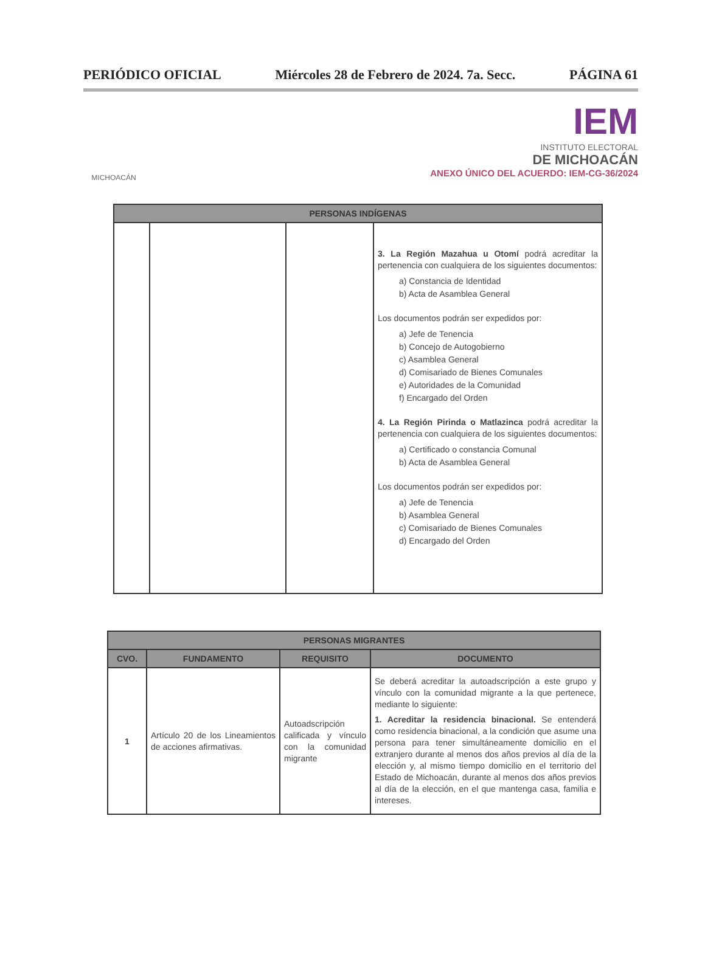PERIÓDICO OFICIAL Miércoles 28 de Febrero de 2024. 7a. Secc. PÁGINA 61
MICHOACÁN
IEM
INSTITUTO ELECTORAL
DE MICHOACÁN
ANEXO ÚNICO DEL ACUERDO: IEM-CG-36/2024
| PERSONAS INDÍGENAS | | | |
| --- | --- | --- | --- |
| | | | 3. La Región Mazahua u Otomí podrá acreditar la pertenencia con cualquiera de los siguientes documentos: a) Constancia de Identidad b) Acta de Asamblea General Los documentos podrán ser expedidos por: a) Jefe de Tenencia b) Concejo de Autogobierno c) Asamblea General d) Comisariado de Bienes Comunales e) Autoridades de la Comunidad f) Encargado del Orden 4. La Región Pirinda o Matlazinca podrá acreditar la pertenencia con cualquiera de los siguientes documentos: a) Certificado o constancia Comunal b) Acta de Asamblea General Los documentos podrán ser expedidos por: a) Jefe de Tenencia b) Asamblea General c) Comisariado de Bienes Comunales d) Encargado del Orden |
| PERSONAS MIGRANTES | | | |
| --- | --- | --- | --- |
| CVO. | FUNDAMENTO | REQUISITO | DOCUMENTO |
| 1 | Artículo 20 de los Lineamientos de acciones afirmativas. | Autoadscripción calificada y vínculo con la comunidad migrante | Se deberá acreditar la autoadscripción a este grupo y vínculo con la comunidad migrante a la que pertenece, mediante lo siguiente: 1. Acreditar la residencia binacional. Se entenderá como residencia binacional, a la condición que asume una persona para tener simultáneamente domicilio en el extranjero durante al menos dos años previos al día de la elección y, al mismo tiempo domicilio en el territorio del Estado de Michoacán, durante al menos dos años previos al día de la elección, en el que mantenga casa, familia e intereses. |